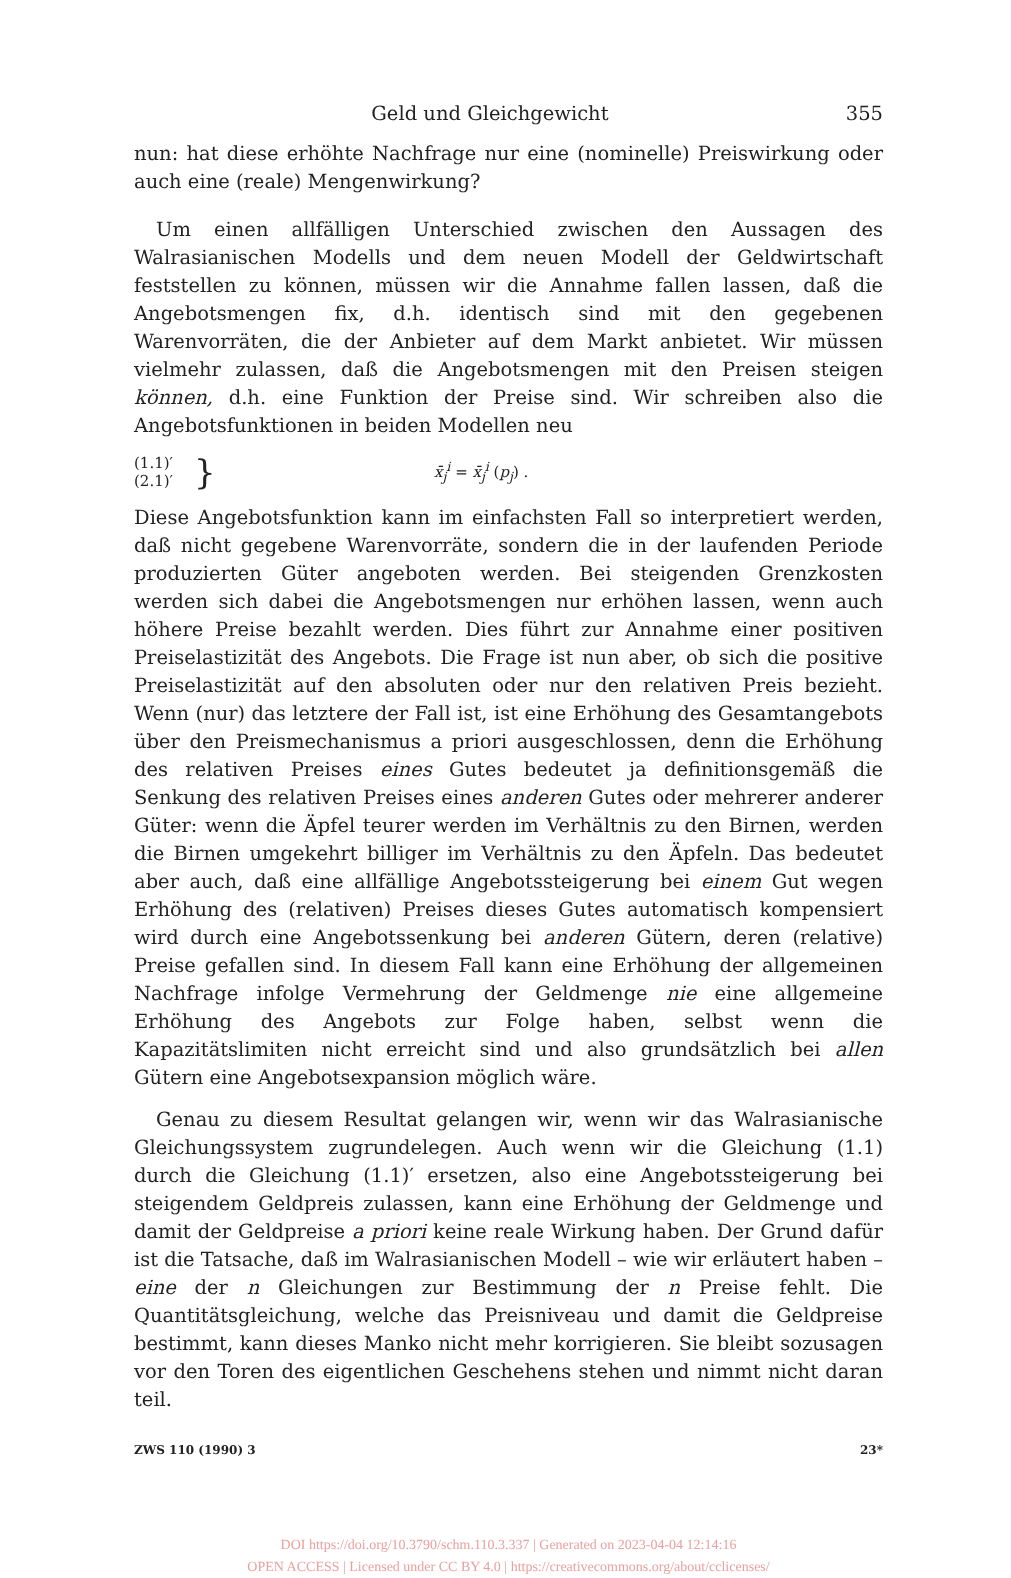Geld und Gleichgewicht 355
nun: hat diese erhöhte Nachfrage nur eine (nominelle) Preiswirkung oder auch eine (reale) Mengenwirkung?
Um einen allfälligen Unterschied zwischen den Aussagen des Walrasianischen Modells und dem neuen Modell der Geldwirtschaft feststellen zu können, müssen wir die Annahme fallen lassen, daß die Angebotsmengen fix, d.h. identisch sind mit den gegebenen Warenvorräten, die der Anbieter auf dem Markt anbietet. Wir müssen vielmehr zulassen, daß die Angebotsmengen mit den Preisen steigen können, d.h. eine Funktion der Preise sind. Wir schreiben also die Angebotsfunktionen in beiden Modellen neu
(1.1)′
(2.1)′
}
x̄<sub>j</sub><sup>i</sup> = x̄<sub>j</sub><sup>i</sup> (p<sub>j</sub>) .
Diese Angebotsfunktion kann im einfachsten Fall so interpretiert werden, daß nicht gegebene Warenvorräte, sondern die in der laufenden Periode produzierten Güter angeboten werden. Bei steigenden Grenzkosten werden sich dabei die Angebotsmengen nur erhöhen lassen, wenn auch höhere Preise bezahlt werden. Dies führt zur Annahme einer positiven Preiselastizität des Angebots. Die Frage ist nun aber, ob sich die positive Preiselastizität auf den absoluten oder nur den relativen Preis bezieht. Wenn (nur) das letztere der Fall ist, ist eine Erhöhung des Gesamtangebots über den Preismechanismus a priori ausgeschlossen, denn die Erhöhung des relativen Preises eines Gutes bedeutet ja definitionsgemäß die Senkung des relativen Preises eines anderen Gutes oder mehrerer anderer Güter: wenn die Äpfel teurer werden im Verhältnis zu den Birnen, werden die Birnen umgekehrt billiger im Verhältnis zu den Äpfeln. Das bedeutet aber auch, daß eine allfällige Angebotssteigerung bei einem Gut wegen Erhöhung des (relativen) Preises dieses Gutes automatisch kompensiert wird durch eine Angebotssenkung bei anderen Gütern, deren (relative) Preise gefallen sind. In diesem Fall kann eine Erhöhung der allgemeinen Nachfrage infolge Vermehrung der Geldmenge nie eine allgemeine Erhöhung des Angebots zur Folge haben, selbst wenn die Kapazitätslimiten nicht erreicht sind und also grundsätzlich bei allen Gütern eine Angebotsexpansion möglich wäre.
Genau zu diesem Resultat gelangen wir, wenn wir das Walrasianische Gleichungssystem zugrundelegen. Auch wenn wir die Gleichung (1.1) durch die Gleichung (1.1)′ ersetzen, also eine Angebotssteigerung bei steigendem Geldpreis zulassen, kann eine Erhöhung der Geldmenge und damit der Geldpreise a priori keine reale Wirkung haben. Der Grund dafür ist die Tatsache, daß im Walrasianischen Modell – wie wir erläutert haben – eine der n Gleichungen zur Bestimmung der n Preise fehlt. Die Quantitätsgleichung, welche das Preisniveau und damit die Geldpreise bestimmt, kann dieses Manko nicht mehr korrigieren. Sie bleibt sozusagen vor den Toren des eigentlichen Geschehens stehen und nimmt nicht daran teil.
ZWS 110 (1990) 3 23*
DOI https://doi.org/10.3790/schm.110.3.337 | Generated on 2023-04-04 12:14:16
OPEN ACCESS | Licensed under CC BY 4.0 | https://creativecommons.org/about/cclicenses/